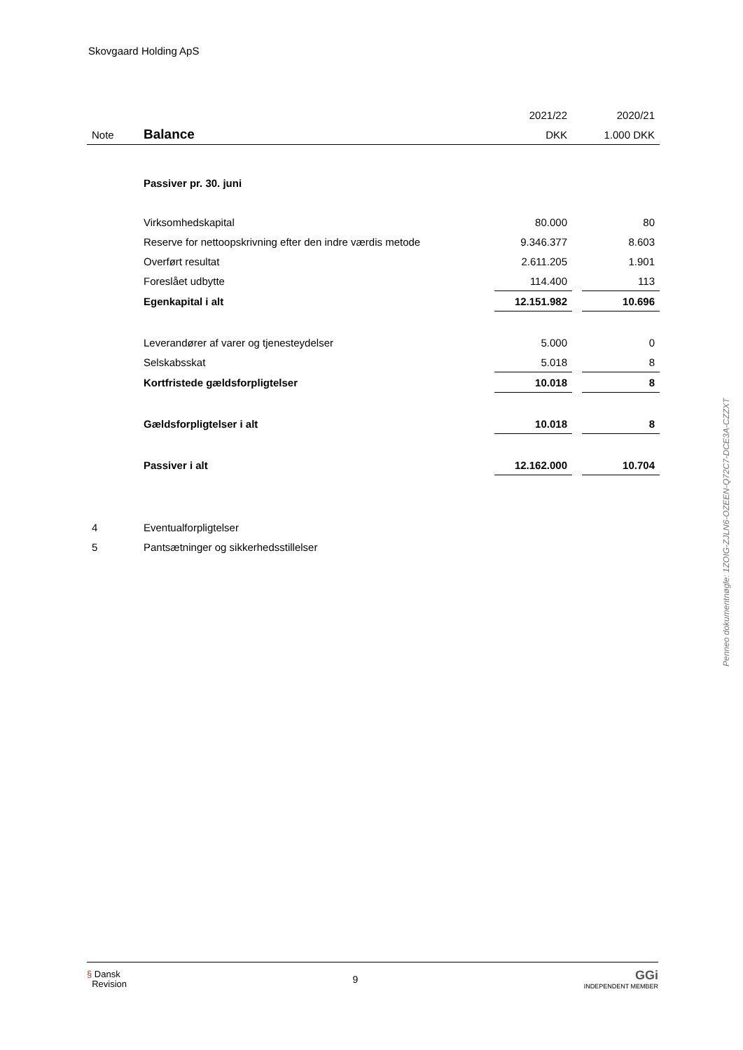Skovgaard Holding ApS
| | | 2021/22 | | 2020/21 |
| Note | Balance | DKK | | 1.000 DKK |
| | Passiver pr. 30. juni | | | |
| | Virksomhedskapital | 80.000 | | 80 |
| | Reserve for nettoopskrivning efter den indre værdis metode | 9.346.377 | | 8.603 |
| | Overført resultat | 2.611.205 | | 1.901 |
| | Foreslået udbytte | 114.400 | | 113 |
| | Egenkapital i alt | 12.151.982 | | 10.696 |
| | Leverandører af varer og tjenesteydelser | 5.000 | | 0 |
| | Selskabsskat | 5.018 | | 8 |
| | Kortfristede gældsforpligtelser | 10.018 | | 8 |
| | Gældsforpligtelser i alt | 10.018 | | 8 |
| | Passiver i alt | 12.162.000 | | 10.704 |
| 4 | Eventualforpligtelser | | | |
| 5 | Pantsætninger og sikkerhedsstillelser | | | |
Penneo dokumentnøgle: 1ZOIG-ZJLN6-OZEEN-Q72C7-DCE3A-CZZXT
§ Dansk
Revision
9
GGi
INDEPENDENT MEMBER